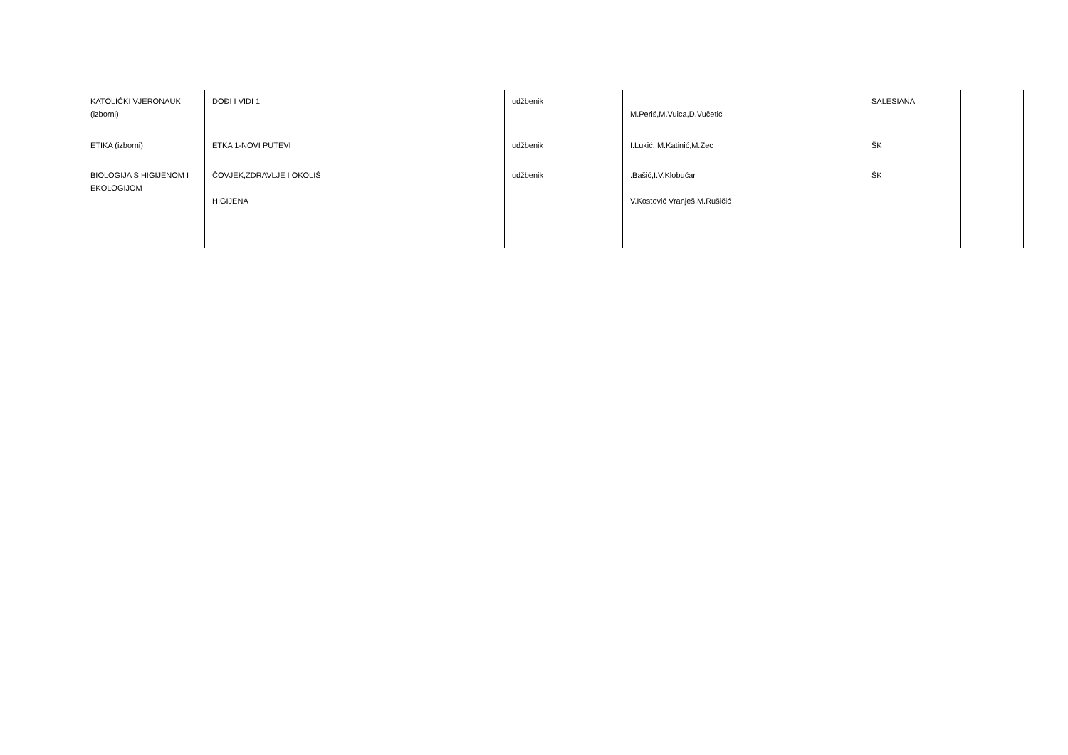| KATOLIČKI VJERONAUK (izborni) | DOĐI I VIDI 1 | udžbenik | M.Periš,M.Vuica,D.Vučetić | SALESIANA | |
| ETIKA (izborni) | ETKA 1-NOVI PUTEVI | udžbenik | I.Lukić, M.Katinić,M.Zec | ŠK | |
| BIOLOGIJA S HIGIJENOM I EKOLOGIJOM | ČOVJEK,ZDRAVLJE I OKOLIŠ HIGIJENA | udžbenik | .Bašić,I.V.Klobučar V.Kostović Vranješ,M.Rušičić | ŠK | |